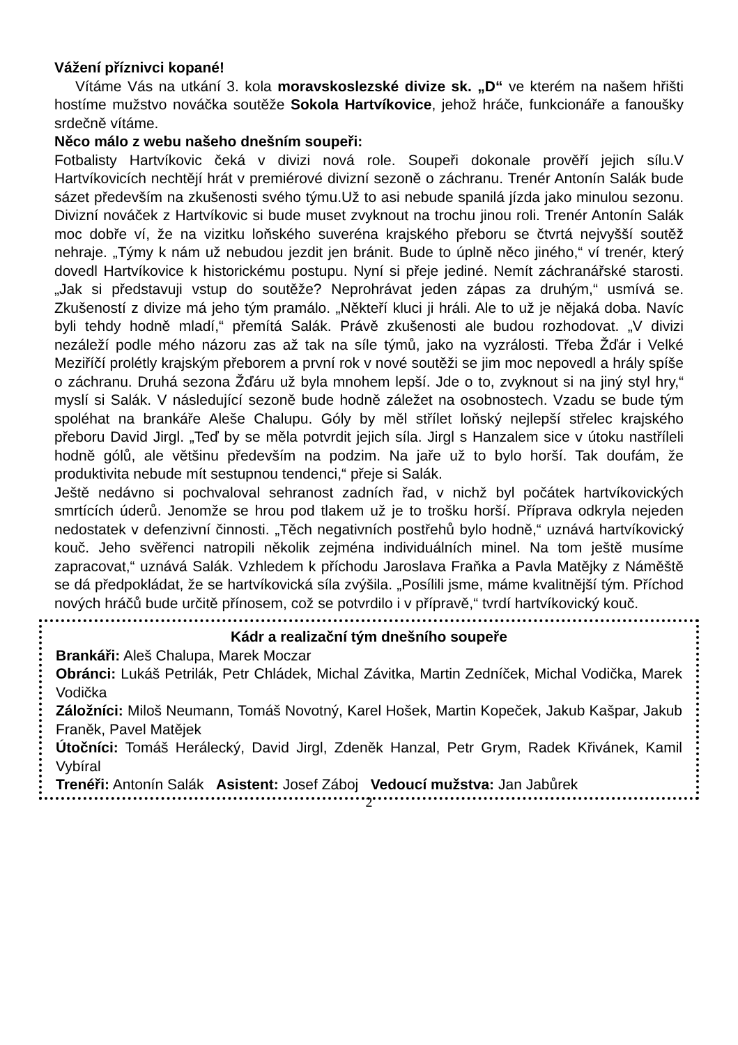Vážení příznivci kopané!
Vítáme Vás na utkání 3. kola moravskoslezské divize sk. „D“ ve kterém na našem hřišti hostíme mužstvo nováčka soutěže Sokola Hartvíkovice, jehož hráče, funkcionáře a fanoušky srdečně vítáme.
Něco málo z webu našeho dnešním soupeři:
Fotbalisty Hartvíkovic čeká v divizi nová role. Soupeři dokonale prověří jejich sílu.V Hartvíkovicích nechtějí hrát v premiérové divizní sezoně o záchranu. Trenér Antonín Salák bude sázet především na zkušenosti svého týmu.Už to asi nebude spanilá jízda jako minulou sezonu. Divizní nováček z Hartvíkovic si bude muset zvyknout na trochu jinou roli. Trenér Antonín Salák moc dobře ví, že na vizitku loňského suveréna krajského přeboru se čtvrtá nejvyšší soutěž nehraje. „Týmy k nám už nebudou jezdit jen bránit. Bude to úplně něco jiného,“ ví trenér, který dovedl Hartvíkovice k historickému postupu. Nyní si přeje jediné. Nemít záchranářské starosti. „Jak si představuji vstup do soutěže? Neprohrávat jeden zápas za druhým,“ usmívá se. Zkušeností z divize má jeho tým pramálo. „Někteří kluci ji hráli. Ale to už je nějaká doba. Navíc byli tehdy hodně mladí,“ přemítá Salák. Právě zkušenosti ale budou rozhodovat. „V divizi nezáleží podle mého názoru zas až tak na síle týmů, jako na vyzrálosti. Třeba Žďár i Velké Meziříčí prolétly krajským přeborem a první rok v nové soutěži se jim moc nepovedl a hrály spíše o záchranu. Druhá sezona Žďáru už byla mnohem lepší. Jde o to, zvyknout si na jiný styl hry,“ myslí si Salák. V následující sezoně bude hodně záležet na osobnostech. Vzadu se bude tým spoléhat na brankáře Aleše Chalupu. Góly by měl střílet loňský nejlepší střelec krajského přeboru David Jirgl. „Teď by se měla potvrdit jejich síla. Jirgl s Hanzalem sice v útoku nastříleli hodně gólů, ale většinu především na podzim. Na jaře už to bylo horší. Tak doufám, že produktivita nebude mít sestupnou tendenci,“ přeje si Salák.
Ještě nedávno si pochvaloval sehranost zadních řad, v nichž byl počátek hartvíkovických smrtících úderů. Jenomže se hrou pod tlakem už je to trošku horší. Příprava odkryla nejeden nedostatek v defenzivní činnosti. „Těch negativních postřehů bylo hodně,“ uznává hartvíkovický kouč. Jeho svěřenci natropili několik zejména individuálních minel. Na tom ještě musíme zapracovat,“ uznává Salák. Vzhledem k příchodu Jaroslava Fraňka a Pavla Matějky z Náměště se dá předpokládat, že se hartvíkovická síla zvýšila. „Posílili jsme, máme kvalitnější tým. Příchod nových hráčů bude určitě přínosem, což se potvrdilo i v přípravě,“ tvrdí hartvíkovický kouč.
Kádr a realizační tým dnešního soupeře
Brankáři: Aleš Chalupa, Marek Moczar
Obránci: Lukáš Petrilák, Petr Chládek, Michal Závitka, Martin Zedníček, Michal Vodička, Marek Vodička
Záložníci: Miloš Neumann, Tomáš Novotný, Karel Hošek, Martin Kopeček, Jakub Kašpar, Jakub Franěk, Pavel Matějek
Útočníci: Tomáš Herálecký, David Jirgl, Zdeněk Hanzal, Petr Grym, Radek Křivánek, Kamil Vybíral
Trenéři: Antonín Salák Asistent: Josef Záboj Vedoucí mužstva: Jan Jabůrek
2